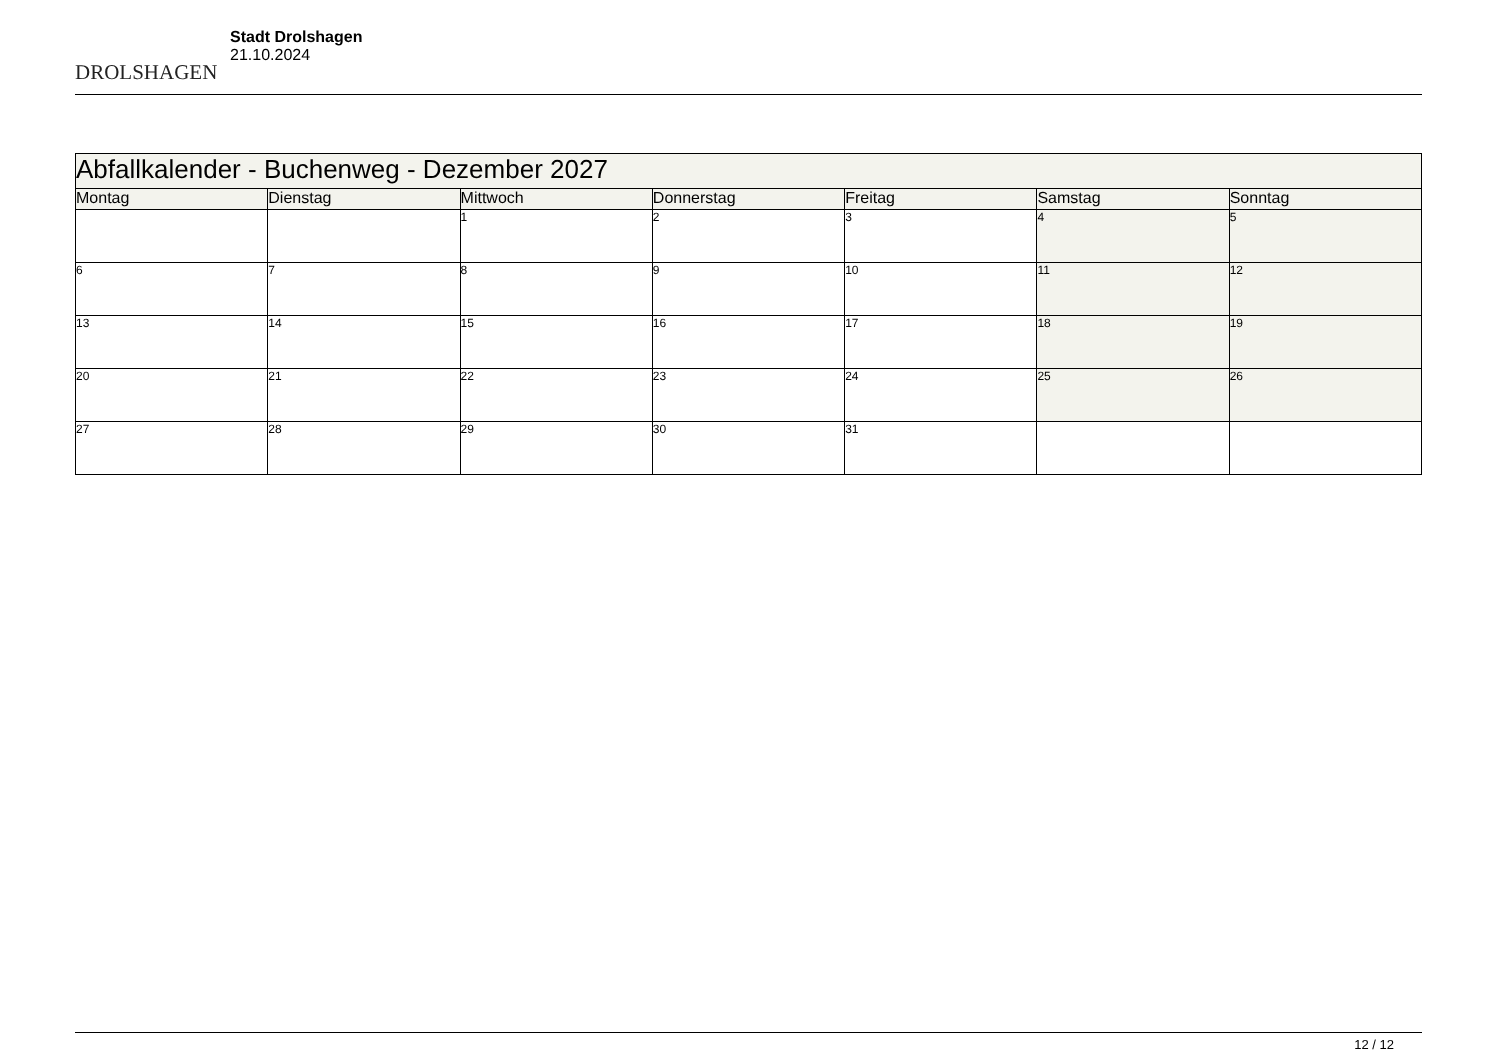DROLSHAGEN
Stadt Drolshagen
21.10.2024
| Abfallkalender - Buchenweg - Dezember 2027 | | | | | | |
| Montag | Dienstag | Mittwoch | Donnerstag | Freitag | Samstag | Sonntag |
| | | 1 | 2 | 3 | 4 | 5 |
| 6 | 7 | 8 | 9 | 10 | 11 | 12 |
| 13 | 14 | 15 | 16 | 17 | 18 | 19 |
| 20 | 21 | 22 | 23 | 24 | 25 | 26 |
| 27 | 28 | 29 | 30 | 31 | | |
12 / 12